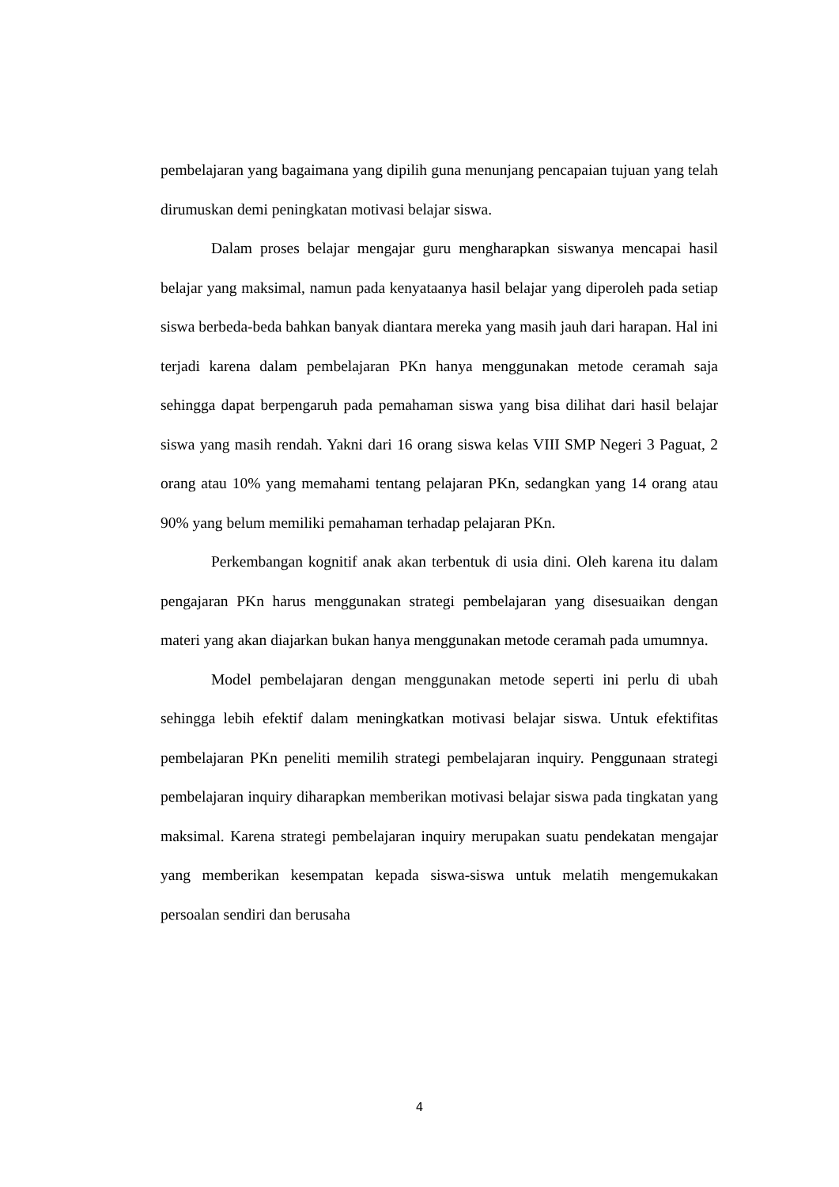pembelajaran yang bagaimana yang dipilih guna menunjang pencapaian tujuan yang telah dirumuskan demi peningkatan motivasi belajar siswa.
Dalam proses belajar mengajar guru mengharapkan siswanya mencapai hasil belajar yang maksimal, namun pada kenyataanya hasil belajar yang diperoleh pada setiap siswa berbeda-beda bahkan banyak diantara mereka yang masih jauh dari harapan. Hal ini terjadi karena dalam pembelajaran PKn hanya menggunakan metode ceramah saja sehingga dapat berpengaruh pada pemahaman siswa yang bisa dilihat dari hasil belajar siswa yang masih rendah. Yakni dari 16 orang siswa kelas VIII SMP Negeri 3 Paguat, 2 orang atau 10% yang memahami tentang pelajaran PKn, sedangkan yang 14 orang atau 90% yang belum memiliki pemahaman terhadap pelajaran PKn.
Perkembangan kognitif anak akan terbentuk di usia dini. Oleh karena itu dalam pengajaran PKn harus menggunakan strategi pembelajaran yang disesuaikan dengan materi yang akan diajarkan bukan hanya menggunakan metode ceramah pada umumnya.
Model pembelajaran dengan menggunakan metode seperti ini perlu di ubah sehingga lebih efektif dalam meningkatkan motivasi belajar siswa. Untuk efektifitas pembelajaran PKn peneliti memilih strategi pembelajaran inquiry. Penggunaan strategi pembelajaran inquiry diharapkan memberikan motivasi belajar siswa pada tingkatan yang maksimal. Karena strategi pembelajaran inquiry merupakan suatu pendekatan mengajar yang memberikan kesempatan kepada siswa-siswa untuk melatih mengemukakan persoalan sendiri dan berusaha
4